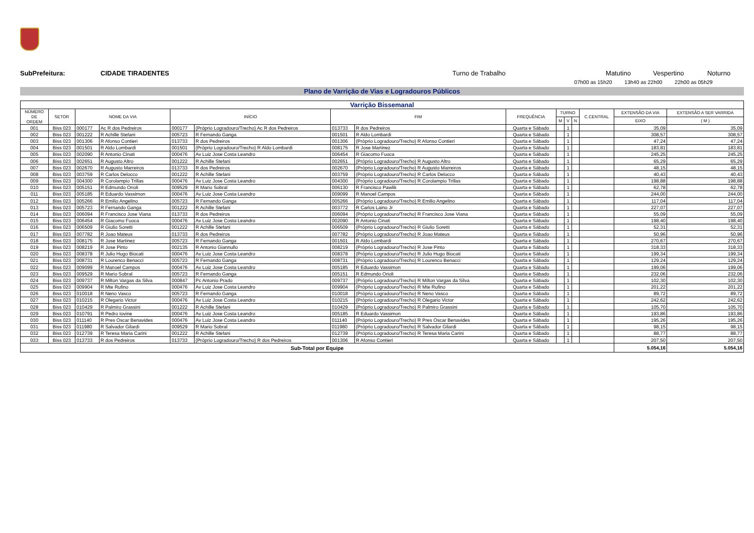SubPrefeitura: CIDADE TIRADENTES Turno de Trabalho Matutino Vespertino Noturno
07h00 as 15h20 13h40 as 22h00 22h00 as 05h29
Plano de Varrição de Vias e Logradouros Públicos
| Varrição Bissemanal | | | | | | | | | | | | | | |
| NÚMERO DE ORDEM | SETOR | NOME DA VIA | | INÍCIO | | FIM | | FREQUÊNCIA | TURNO | | | C.CENTRAL | EXTENSÃO DA VIA | EXTENSÃO A SER VARRIDA |
| | | | | | | | | | M | V | N | | EIXO | ( M ) |
| 001 | Biss 023 | 000177 | Ac R dos Pedreiros | 000177 | (Próprio Logradouro/Trecho) Ac R dos Pedreiros | 013733 | R dos Pedreiros | Quarta e Sábado | | 1 | | | 35,09 | 35,09 |
| 002 | Biss 023 | 001222 | R Achille Stefani | 005723 | R Fernando Ganga | 001501 | R Aldo Lombardi | Quarta e Sábado | | 1 | | | 308,57 | 308,57 |
| 003 | Biss 023 | 001306 | R Afonso Contieri | 013733 | R dos Pedreiros | 001306 | (Próprio Logradouro/Trecho) R Afonso Contieri | Quarta e Sábado | | 1 | | | 47,24 | 47,24 |
| 004 | Biss 023 | 001501 | R Aldo Lombardi | 001501 | (Próprio Logradouro/Trecho) R Aldo Lombardi | 008175 | R Jose Martinez | Quarta e Sábado | | 1 | | | 183,81 | 183,81 |
| 005 | Biss 023 | 002090 | R Antonio Cinati | 000476 | Av Luiz Jose Costa Leandro | 006454 | R Giacomo Fuoca | Quarta e Sábado | | 1 | | | 245,25 | 245,25 |
| 006 | Biss 023 | 002651 | R Augusto Altro | 001222 | R Achille Stefani | 002651 | (Próprio Logradouro/Trecho) R Augusto Altro | Quarta e Sábado | | 1 | | | 65,29 | 65,29 |
| 007 | Biss 023 | 002670 | R Augusto Marreiros | 013733 | R dos Pedreiros | 002670 | (Próprio Logradouro/Trecho) R Augusto Marreiros | Quarta e Sábado | | 1 | | | 48,15 | 48,15 |
| 008 | Biss 023 | 003759 | R Carlos Delocco | 001222 | R Achille Stefani | 003759 | (Próprio Logradouro/Trecho) R Carlos Delocco | Quarta e Sábado | | 1 | | | 40,43 | 40,43 |
| 009 | Biss 023 | 004300 | R Corolampio Trillas | 000476 | Av Luiz Jose Costa Leandro | 004300 | (Próprio Logradouro/Trecho) R Corolampio Trillas | Quarta e Sábado | | 1 | | | 198,88 | 198,88 |
| 010 | Biss 023 | 005151 | R Edmundo Orioli | 009529 | R Mario Sobral | 006130 | R Francisco Pawlik | Quarta e Sábado | | 1 | | | 62,78 | 62,78 |
| 011 | Biss 023 | 005185 | R Eduardo Vassimon | 000476 | Av Luiz Jose Costa Leandro | 009099 | R Manoel Campos | Quarta e Sábado | | 1 | | | 244,00 | 244,00 |
| 012 | Biss 023 | 005266 | R Emilio Angelino | 005723 | R Fernando Ganga | 005266 | (Próprio Logradouro/Trecho) R Emilio Angelino | Quarta e Sábado | | 1 | | | 117,04 | 117,04 |
| 013 | Biss 023 | 005723 | R Fernando Ganga | 001222 | R Achille Stefani | 003772 | R Carlos Laino Jr | Quarta e Sábado | | 1 | | | 227,07 | 227,07 |
| 014 | Biss 023 | 006094 | R Francisco Jose Viana | 013733 | R dos Pedreiros | 006094 | (Próprio Logradouro/Trecho) R Francisco Jose Viana | Quarta e Sábado | | 1 | | | 55,09 | 55,09 |
| 015 | Biss 023 | 006454 | R Giacomo Fuoca | 000476 | Av Luiz Jose Costa Leandro | 002090 | R Antonio Cinati | Quarta e Sábado | | 1 | | | 198,40 | 198,40 |
| 016 | Biss 023 | 006509 | R Giulio Soretti | 001222 | R Achille Stefani | 006509 | (Próprio Logradouro/Trecho) R Giulio Soretti | Quarta e Sábado | | 1 | | | 52,31 | 52,31 |
| 017 | Biss 023 | 007782 | R Joao Mateus | 013733 | R dos Pedreiros | 007782 | (Próprio Logradouro/Trecho) R Joao Mateus | Quarta e Sábado | | 1 | | | 50,96 | 50,96 |
| 018 | Biss 023 | 008175 | R Jose Martinez | 005723 | R Fernando Ganga | 001501 | R Aldo Lombardi | Quarta e Sábado | | 1 | | | 270,67 | 270,67 |
| 019 | Biss 023 | 008219 | R Jose Pinto | 002135 | R Antonio Giannullo | 008219 | (Próprio Logradouro/Trecho) R Jose Pinto | Quarta e Sábado | | 1 | | | 318,33 | 318,33 |
| 020 | Biss 023 | 008378 | R Julio Hugo Biocati | 000476 | Av Luiz Jose Costa Leandro | 008378 | (Próprio Logradouro/Trecho) R Julio Hugo Biocati | Quarta e Sábado | | 1 | | | 199,34 | 199,34 |
| 021 | Biss 023 | 008731 | R Lourenco Benacci | 005723 | R Fernando Ganga | 008731 | (Próprio Logradouro/Trecho) R Lourenco Benacci | Quarta e Sábado | | 1 | | | 129,24 | 129,24 |
| 022 | Biss 023 | 009099 | R Manoel Campos | 000476 | Av Luiz Jose Costa Leandro | 005185 | R Eduardo Vassimon | Quarta e Sábado | | 1 | | | 199,06 | 199,06 |
| 023 | Biss 023 | 009529 | R Mario Sobral | 005723 | R Fernando Ganga | 005151 | R Edmundo Orioli | Quarta e Sábado | | 1 | | | 232,06 | 232,06 |
| 024 | Biss 023 | 009737 | R Milton Vargas da Silva | 000847 | Pc Antonio Prado | 009737 | (Próprio Logradouro/Trecho) R Milton Vargas da Silva | Quarta e Sábado | | 1 | | | 102,30 | 102,30 |
| 025 | Biss 023 | 009904 | R Mte Rufino | 000476 | Av Luiz Jose Costa Leandro | 009904 | (Próprio Logradouro/Trecho) R Mte Rufino | Quarta e Sábado | | 1 | | | 201,22 | 201,22 |
| 026 | Biss 023 | 010018 | R Neno Vasco | 005723 | R Fernando Ganga | 010018 | (Próprio Logradouro/Trecho) R Neno Vasco | Quarta e Sábado | | 1 | | | 89,72 | 89,72 |
| 027 | Biss 023 | 010215 | R Olegario Victor | 000476 | Av Luiz Jose Costa Leandro | 010215 | (Próprio Logradouro/Trecho) R Olegario Victor | Quarta e Sábado | | 1 | | | 242,62 | 242,62 |
| 028 | Biss 023 | 010429 | R Palmiro Grassini | 001222 | R Achille Stefani | 010429 | (Próprio Logradouro/Trecho) R Palmiro Grassini | Quarta e Sábado | | 1 | | | 105,70 | 105,70 |
| 029 | Biss 023 | 010791 | R Pedro Iovine | 000476 | Av Luiz Jose Costa Leandro | 005185 | R Eduardo Vassimon | Quarta e Sábado | | 1 | | | 193,86 | 193,86 |
| 030 | Biss 023 | 011140 | R Pres Oscar Benavides | 000476 | Av Luiz Jose Costa Leandro | 011140 | (Próprio Logradouro/Trecho) R Pres Oscar Benavides | Quarta e Sábado | | 1 | | | 195,26 | 195,26 |
| 031 | Biss 023 | 011980 | R Salvador Gilardi | 009529 | R Mario Sobral | 011980 | (Próprio Logradouro/Trecho) R Salvador Gilardi | Quarta e Sábado | | 1 | | | 98,15 | 98,15 |
| 032 | Biss 023 | 012739 | R Teresa Maria Carini | 001222 | R Achille Stefani | 012739 | (Próprio Logradouro/Trecho) R Teresa Maria Carini | Quarta e Sábado | | 1 | | | 88,77 | 88,77 |
| 033 | Biss 023 | 013733 | R dos Pedreiros | 013733 | (Próprio Logradouro/Trecho) R dos Pedreiros | 001306 | R Afonso Contieri | Quarta e Sábado | | 1 | | | 207,50 | 207,50 |
| Sub-Total por Equipe | | | | | | | | | | | | | 5.054,16 | 5.054,16 |